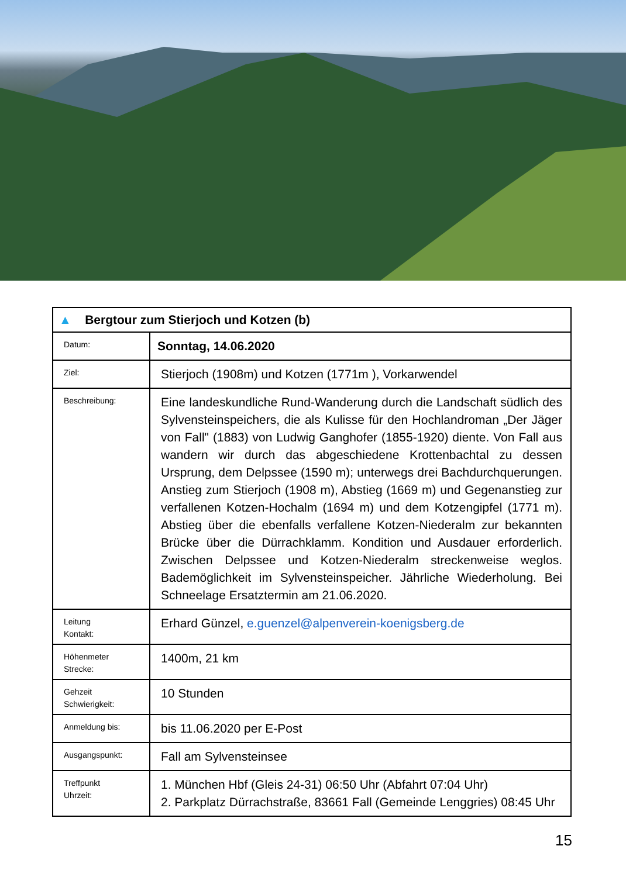| ▲ Bergtour zum Stierjoch und Kotzen (b) | |
| Datum: | Sonntag, 14.06.2020 |
| Ziel: | Stierjoch (1908m) und Kotzen (1771m ), Vorkarwendel |
| Beschreibung: | Eine landeskundliche Rund-Wanderung durch die Landschaft südlich des Sylvensteinspeichers, die als Kulisse für den Hochlandroman „Der Jäger von Fall" (1883) von Ludwig Ganghofer (1855-1920) diente. Von Fall aus wandern wir durch das abgeschiedene Krottenbachtal zu dessen Ursprung, dem Delpssee (1590 m); unterwegs drei Bachdurchquerungen. Anstieg zum Stierjoch (1908 m), Abstieg (1669 m) und Gegenanstieg zur verfallenen Kotzen-Hochalm (1694 m) und dem Kotzengipfel (1771 m). Abstieg über die ebenfalls verfallene Kotzen-Niederalm zur bekannten Brücke über die Dürrachklamm. Kondition und Ausdauer erforderlich. Zwischen Delpssee und Kotzen-Niederalm streckenweise weglos. Bademöglichkeit im Sylvensteinspeicher. Jährliche Wiederholung. Bei Schneelage Ersatztermin am 21.06.2020. |
| Leitung Kontakt: | Erhard Günzel, e.guenzel@alpenverein-koenigsberg.de |
| Höhenmeter Strecke: | 1400m, 21 km |
| Gehzeit Schwierigkeit: | 10 Stunden |
| Anmeldung bis: | bis 11.06.2020 per E-Post |
| Ausgangspunkt: | Fall am Sylvensteinsee |
| Treffpunkt Uhrzeit: | 1. München Hbf (Gleis 24-31) 06:50 Uhr (Abfahrt 07:04 Uhr) 2. Parkplatz Dürrachstraße, 83661 Fall (Gemeinde Lenggries) 08:45 Uhr |
15